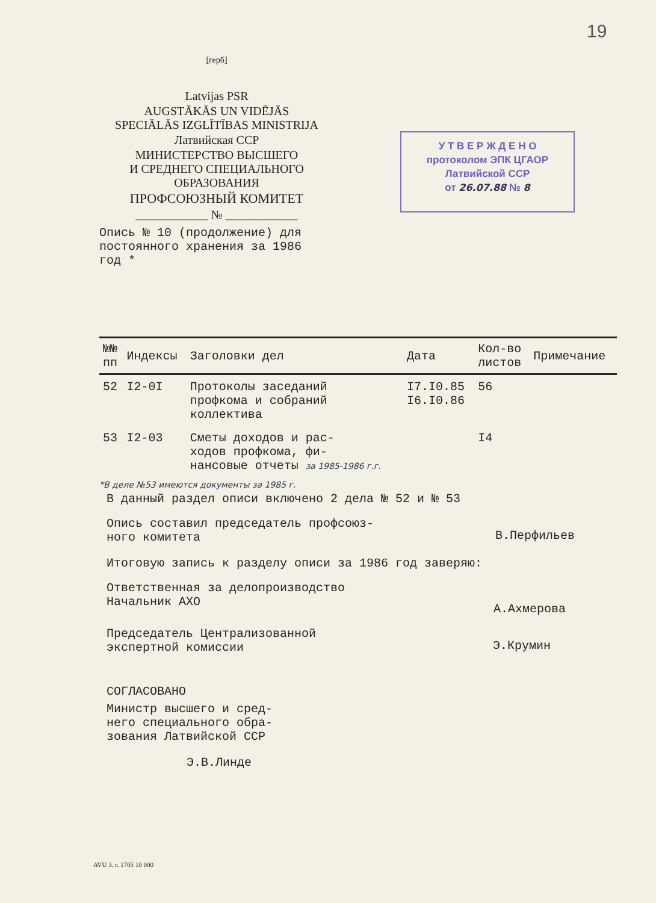19
[герб]
Latvijas PSR
AUGSTĀKĀS UN VIDĒJĀS
SPECIĀLĀS IZGLĪTĪBAS MINISTRIJA
Латвийская ССР
МИНИСТЕРСТВО ВЫСШЕГО
И СРЕДНЕГО СПЕЦИАЛЬНОГО
ОБРАЗОВАНИЯ
ПРОФСОЮЗНЫЙ КОМИТЕТ
____________ № ____________
У Т В Е Р Ж Д Е Н О
протоколом ЭПК ЦГАОР
Латвийской ССР
от 26.07.88 № 8
Опись № 10 (продолжение) для
постоянного хранения за 1986
год *
| №№ пп | Индексы | Заголовки дел | Дата | Кол-во листов | Примечание |
| --- | --- | --- | --- | --- | --- |
| 52 | I2-0I | Протоколы заседаний профкома и собраний коллектива | I7.I0.85 I6.I0.86 | 56 | |
| 53 | I2-03 | Сметы доходов и рас- ходов профкома, фи- нансовые отчеты за 1985-1986 г.г. | | I4 | |
*В деле №53 имеются документы за 1985 г.
В данный раздел описи включено 2 дела № 52 и № 53
Опись составил председатель профсоюз-
ного комитета В.Перфильев
Итоговую запись к разделу описи за 1986 год заверяю:
Ответственная за делопроизводство
Начальник АХО А.Ахмерова
Председатель Централизованной
экспертной комиссии Э.Крумин
СОГЛАСОВАНО
Министр высшего и сред-
него специального обра-
зования Латвийской ССР
Э.В.Линде
AVU 3. г. 1705 10 000